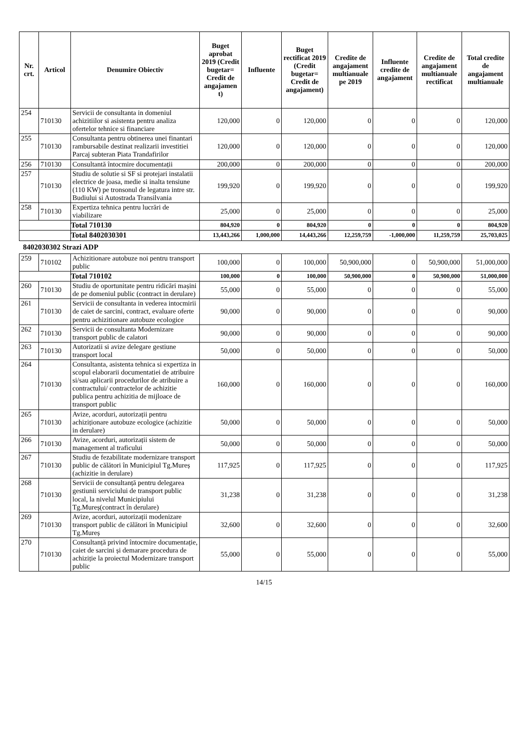| Nr. crt. | Articol | Denumire Obiectiv | Buget aprobat 2019 (Credit bugetar= Credit de angajamen t) | Influente | Buget rectificat 2019 (Credit bugetar= Credit de angajament) | Credite de angajament multianuale pe 2019 | Influente credite de angajament | Credite de angajament multianuale rectificat | Total credite de angajament multianuale |
| --- | --- | --- | --- | --- | --- | --- | --- | --- | --- |
| 254 | 710130 | Servicii de consultanta in domeniul achizitiilor si asistenta pentru analiza ofertelor tehnice si financiare | 120,000 | 0 | 120,000 | 0 | 0 | 0 | 120,000 |
| 255 | 710130 | Consultanta pentru obtinerea unei finantari rambursabile destinat realizarii investitiei Parcaj subteran Piata Trandafirilor | 120,000 | 0 | 120,000 | 0 | 0 | 0 | 120,000 |
| 256 | 710130 | Consultantă întocmire documentații | 200,000 | 0 | 200,000 | 0 | 0 | 0 | 200,000 |
| 257 | 710130 | Studiu de solutie si SF si protejari instalatii electrice de joasa, medie si inalta tensiune (110 KW) pe tronsonul de legatura intre str. Budiului si Autostrada Transilvania | 199,920 | 0 | 199,920 | 0 | 0 | 0 | 199,920 |
| 258 | 710130 | Expertiza tehnica pentru lucrări de viabilizare | 25,000 | 0 | 25,000 | 0 | 0 | 0 | 25,000 |
| | | Total 710130 | 804,920 | 0 | 804,920 | 0 | 0 | 0 | 804,920 |
| | | Total 8402030301 | 13,443,266 | 1,000,000 | 14,443,266 | 12,259,759 | -1,000,000 | 11,259,759 | 25,703,025 |
8402030302 Strazi ADP
| 259 | 710102 | Achizitionare autobuze noi pentru transport public | 100,000 | 0 | 100,000 | 50,900,000 | 0 | 50,900,000 | 51,000,000 |
| | | Total 710102 | 100,000 | 0 | 100,000 | 50,900,000 | 0 | 50,900,000 | 51,000,000 |
| 260 | 710130 | Studiu de oportunitate pentru ridicări mașini de pe domeniul public (contract in derulare) | 55,000 | 0 | 55,000 | 0 | 0 | 0 | 55,000 |
| 261 | 710130 | Servicii de consultanta in vederea intocmirii de caiet de sarcini, contract, evaluare oferte pentru achizitionare autobuze ecologice | 90,000 | 0 | 90,000 | 0 | 0 | 0 | 90,000 |
| 262 | 710130 | Servicii de consultanta Modernizare transport public de calatori | 90,000 | 0 | 90,000 | 0 | 0 | 0 | 90,000 |
| 263 | 710130 | Autorizatii si avize delegare gestiune transport local | 50,000 | 0 | 50,000 | 0 | 0 | 0 | 50,000 |
| 264 | 710130 | Consultanta, asistenta tehnica si expertiza in scopul elaborarii documentatiei de atribuire si/sau aplicarii procedurilor de atribuire a contractului/ contractelor de achizitie publica pentru achizitia de mijloace de transport public | 160,000 | 0 | 160,000 | 0 | 0 | 0 | 160,000 |
| 265 | 710130 | Avize, acorduri, autorizații pentru achiziționare autobuze ecologice (achizitie in derulare) | 50,000 | 0 | 50,000 | 0 | 0 | 0 | 50,000 |
| 266 | 710130 | Avize, acorduri, autorizații sistem de management al traficului | 50,000 | 0 | 50,000 | 0 | 0 | 0 | 50,000 |
| 267 | 710130 | Studiu de fezabilitate modernizare transport public de călători în Municipiul Tg.Mureș (achizitie in derulare) | 117,925 | 0 | 117,925 | 0 | 0 | 0 | 117,925 |
| 268 | 710130 | Servicii de consultanță pentru delegarea gestiunii serviciului de transport public local, la nivelul Municipiului Tg.Mureș(contract în derulare) | 31,238 | 0 | 31,238 | 0 | 0 | 0 | 31,238 |
| 269 | 710130 | Avize, acorduri, autorizații modenizare transport public de călători în Municipiul Tg.Mureș | 32,600 | 0 | 32,600 | 0 | 0 | 0 | 32,600 |
| 270 | 710130 | Consultanță privind întocmire documentație, caiet de sarcini și demarare procedura de achiziție la proiectul Modernizare transport public | 55,000 | 0 | 55,000 | 0 | 0 | 0 | 55,000 |
14/15